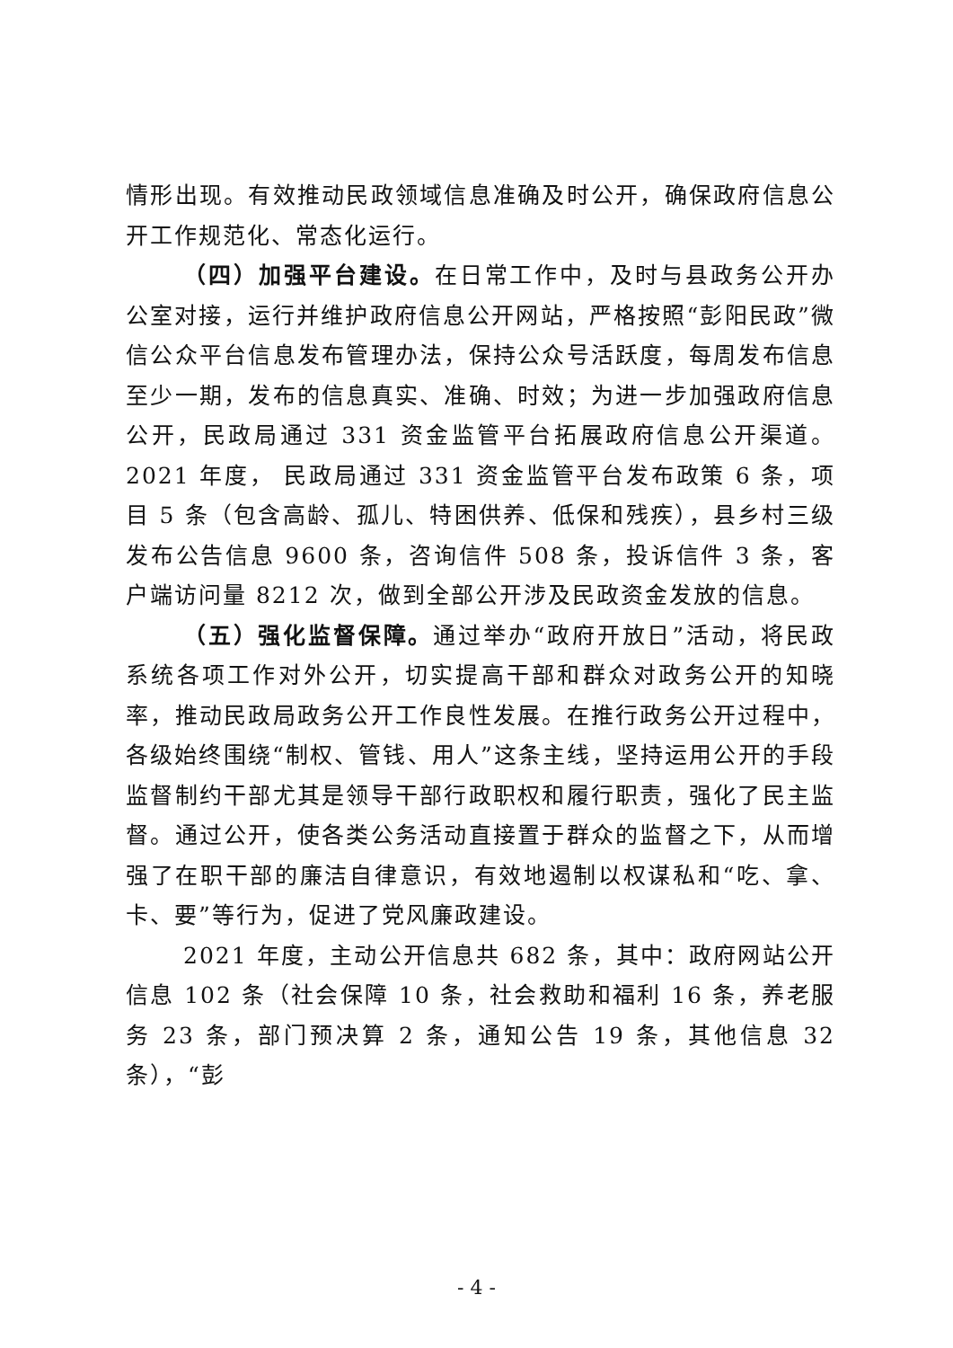情形出现。有效推动民政领域信息准确及时公开，确保政府信息公开工作规范化、常态化运行。
（四）加强平台建设。在日常工作中，及时与县政务公开办公室对接，运行并维护政府信息公开网站，严格按照“彭阳民政”微信公众平台信息发布管理办法，保持公众号活跃度，每周发布信息至少一期，发布的信息真实、准确、时效；为进一步加强政府信息公开，民政局通过 331 资金监管平台拓展政府信息公开渠道。2021 年度， 民政局通过 331 资金监管平台发布政策 6 条，项目 5 条（包含高龄、孤儿、特困供养、低保和残疾），县乡村三级发布公告信息 9600 条，咨询信件 508 条，投诉信件 3 条，客户端访问量 8212 次，做到全部公开涉及民政资金发放的信息。
（五）强化监督保障。通过举办“政府开放日”活动，将民政系统各项工作对外公开，切实提高干部和群众对政务公开的知晓率，推动民政局政务公开工作良性发展。在推行政务公开过程中，各级始终围绕“制权、管钱、用人”这条主线，坚持运用公开的手段监督制约干部尤其是领导干部行政职权和履行职责，强化了民主监督。通过公开，使各类公务活动直接置于群众的监督之下，从而增强了在职干部的廉洁自律意识，有效地遏制以权谋私和“吃、拿、卡、要”等行为，促进了党风廉政建设。
2021 年度，主动公开信息共 682 条，其中：政府网站公开信息 102 条（社会保障 10 条，社会救助和福利 16 条，养老服务 23 条，部门预决算 2 条，通知公告 19 条，其他信息 32 条），“彭
- 4 -